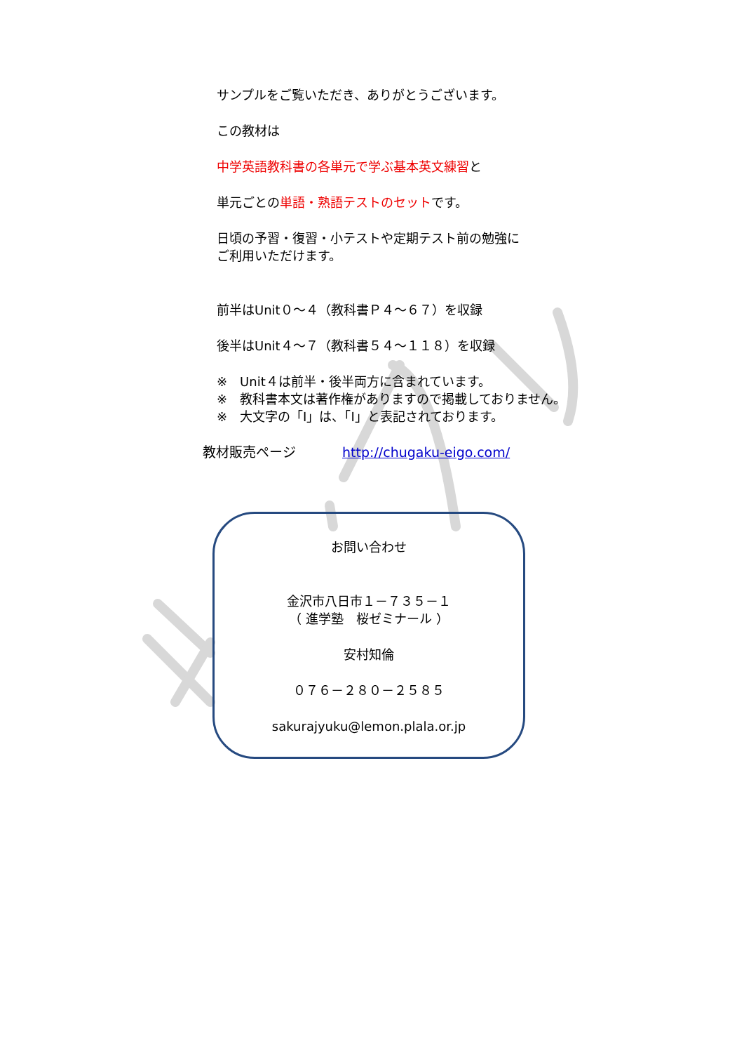サンプルをご覧いただき、ありがとうございます。
この教材は
中学英語教科書の各単元で学ぶ基本英文練習と
単元ごとの単語・熟語テストのセットです。
日頃の予習・復習・小テストや定期テスト前の勉強に
ご利用いただけます。
前半はUnit０～４（教科書Ｐ４～６７）を収録
後半はUnit４～７（教科書５４～１１８）を収録
※　Unit４は前半・後半両方に含まれています。
※　教科書本文は著作権がありますので掲載しておりません。
※　大文字の「I」は、「I」と表記されております。
教材販売ページ http://chugaku-eigo.com/
お問い合わせ
金沢市八日市１－７３５－１
（ 進学塾　桜ゼミナール ）
安村知倫
０７６－２８０－２５８５
sakurajyuku@lemon.plala.or.jp